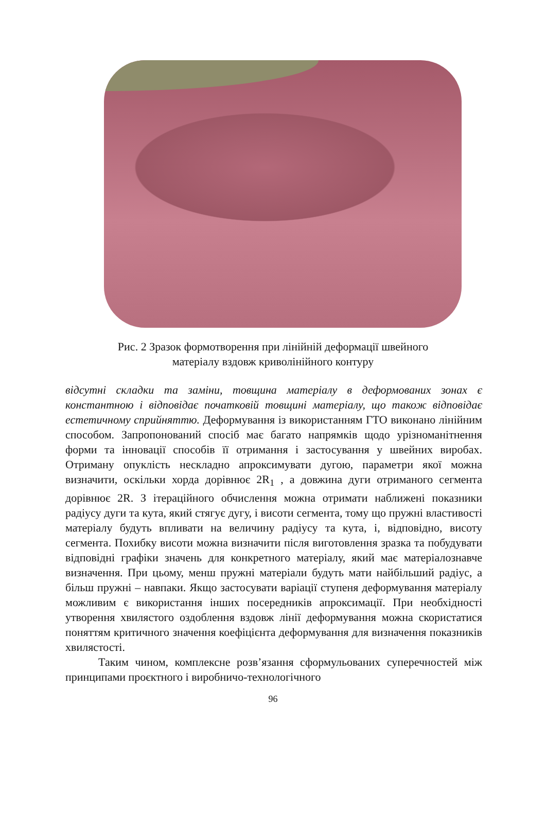Рис. 2 Зразок формотворення при лінійній деформації швейного
матеріалу вздовж криволінійного контуру
відсутні складки та заміни, товщина матеріалу в деформованих зонах є константною і відповідає початковій товщині матеріалу, що також відповідає естетичному сприйняттю. Деформування із використанням ГТО виконано лінійним способом. Запропонований спосіб має багато напрямків щодо урізноманітнення форми та інновації способів її отримання і застосування у швейних виробах. Отриману опуклість нескладно апроксимувати дугою, параметри якої можна визначити, оскільки хорда дорівнює 2R<sub>1</sub> , а довжина дуги отриманого сегмента дорівнює 2R. З ітераційного обчислення можна отримати наближені показники радіусу дуги та кута, який стягує дугу, і висоти сегмента, тому що пружні властивості матеріалу будуть впливати на величину радіусу та кута, і, відповідно, висоту сегмента. Похибку висоти можна визначити після виготовлення зразка та побудувати відповідні графіки значень для конкретного матеріалу, який має матеріалознавче визначення. При цьому, менш пружні матеріали будуть мати найбільший радіус, а більш пружні – навпаки. Якщо застосувати варіації ступеня деформування матеріалу можливим є використання інших посередників апроксимації. При необхідності утворення хвилястого оздоблення вздовж лінії деформування можна скористатися поняттям критичного значення коефіцієнта деформування для визначення показників хвилястості.
Таким чином, комплексне розв’язання сформульованих суперечностей між принципами проєктного і виробничо-технологічного
96